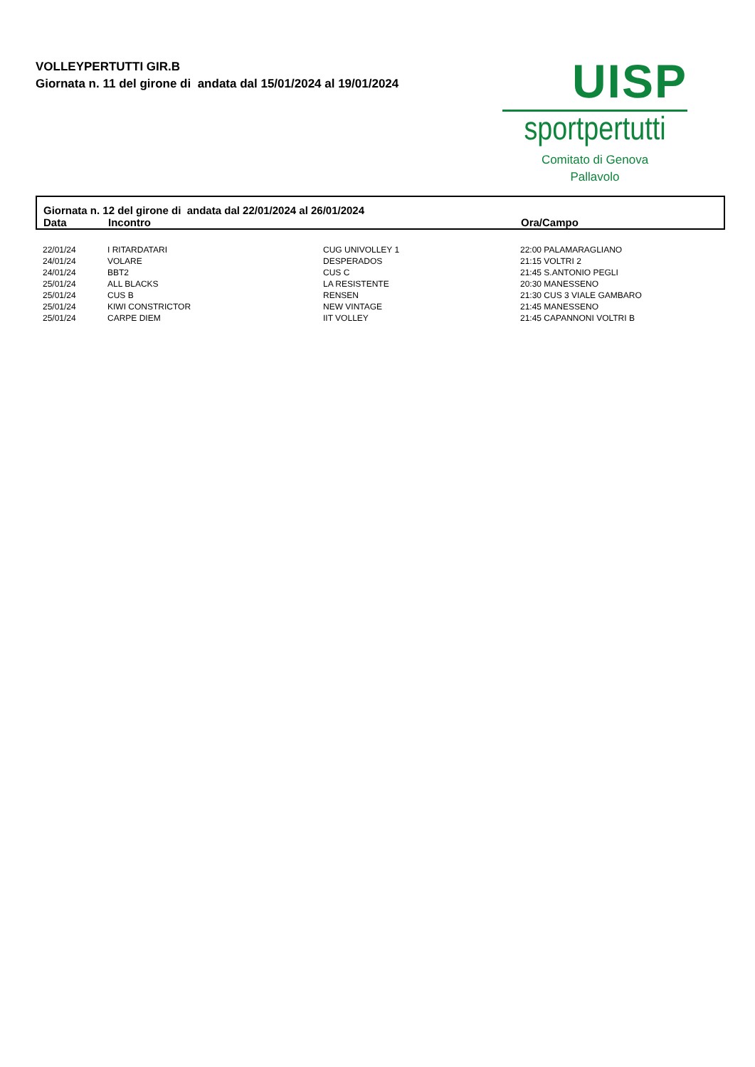VOLLEYPERTUTTI GIR.B
Giornata n. 11 del girone di andata dal 15/01/2024 al 19/01/2024
UISP
sportpertutti
Comitato di Genova
Pallavolo
Giornata n. 12 del girone di andata dal 22/01/2024 al 26/01/2024
| Data | Incontro | Ora/Campo |
| --- | --- | --- |
| 22/01/24 | I RITARDATARI | CUG UNIVOLLEY 1 | 22:00 PALAMARAGLIANO |
| 24/01/24 | VOLARE | DESPERADOS | 21:15 VOLTRI 2 |
| 24/01/24 | BBT2 | CUS C | 21:45 S.ANTONIO PEGLI |
| 25/01/24 | ALL BLACKS | LA RESISTENTE | 20:30 MANESSENO |
| 25/01/24 | CUS B | RENSEN | 21:30 CUS 3 VIALE GAMBARO |
| 25/01/24 | KIWI CONSTRICTOR | NEW VINTAGE | 21:45 MANESSENO |
| 25/01/24 | CARPE DIEM | IIT VOLLEY | 21:45 CAPANNONI VOLTRI B |